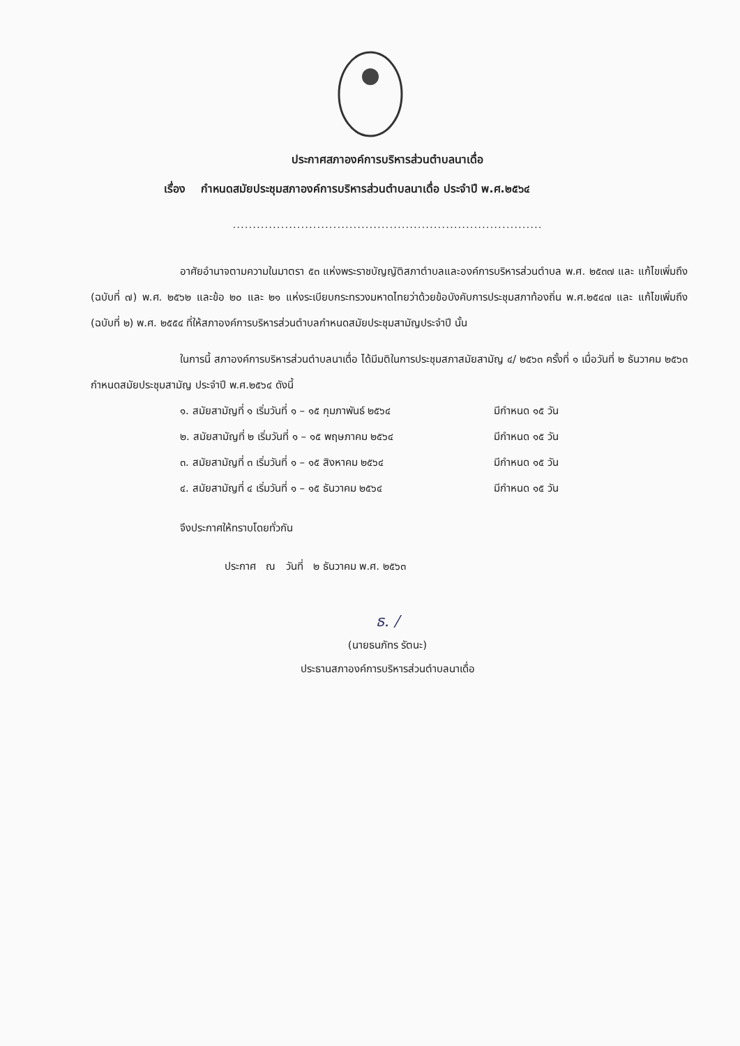ประกาศสภาองค์การบริหารส่วนตำบลนาเดื่อ
เรื่อง กำหนดสมัยประชุมสภาองค์การบริหารส่วนตำบลนาเดื่อ ประจำปี พ.ศ.๒๕๖๔
.............................................................................
อาศัยอำนาจตามความในมาตรา ๕๓ แห่งพระราชบัญญัติสภาตำบลและองค์การบริหารส่วนตำบล พ.ศ. ๒๕๓๗ และ แก้ไขเพิ่มถึง (ฉบับที่ ๗) พ.ศ. ๒๕๖๒ และข้อ ๒๐ และ ๒๑ แห่งระเบียบกระทรวงมหาดไทยว่าด้วยข้อบังคับการประชุมสภาท้องถิ่น พ.ศ.๒๕๔๗ และ แก้ไขเพิ่มถึง (ฉบับที่ ๒) พ.ศ. ๒๕๕๔ ที่ให้สภาองค์การบริหารส่วนตำบลกำหนดสมัยประชุมสามัญประจำปี นั้น
ในการนี้ สภาองค์การบริหารส่วนตำบลนาเดื่อ ได้มีมติในการประชุมสภาสมัยสามัญ ๔/ ๒๕๖๓ ครั้งที่ ๑ เมื่อวันที่ ๒ ธันวาคม ๒๕๖๓ กำหนดสมัยประชุมสามัญ ประจำปี พ.ศ.๒๕๖๔ ดังนี้
๑. สมัยสามัญที่ ๑ เริ่มวันที่ ๑ – ๑๕ กุมภาพันธ์ ๒๕๖๔ มีกำหนด ๑๕ วัน
๒. สมัยสามัญที่ ๒ เริ่มวันที่ ๑ – ๑๕ พฤษภาคม ๒๕๖๔ มีกำหนด ๑๕ วัน
๓. สมัยสามัญที่ ๓ เริ่มวันที่ ๑ – ๑๕ สิงหาคม ๒๕๖๔ มีกำหนด ๑๕ วัน
๔. สมัยสามัญที่ ๔ เริ่มวันที่ ๑ – ๑๕ ธันวาคม ๒๕๖๔ มีกำหนด ๑๕ วัน
จึงประกาศให้ทราบโดยทั่วกัน
ประกาศ ณ วันที่ ๒ ธันวาคม พ.ศ. ๒๕๖๓
ธ. /
(นายธนภัทร รัตนะ)
ประธานสภาองค์การบริหารส่วนตำบลนาเดื่อ